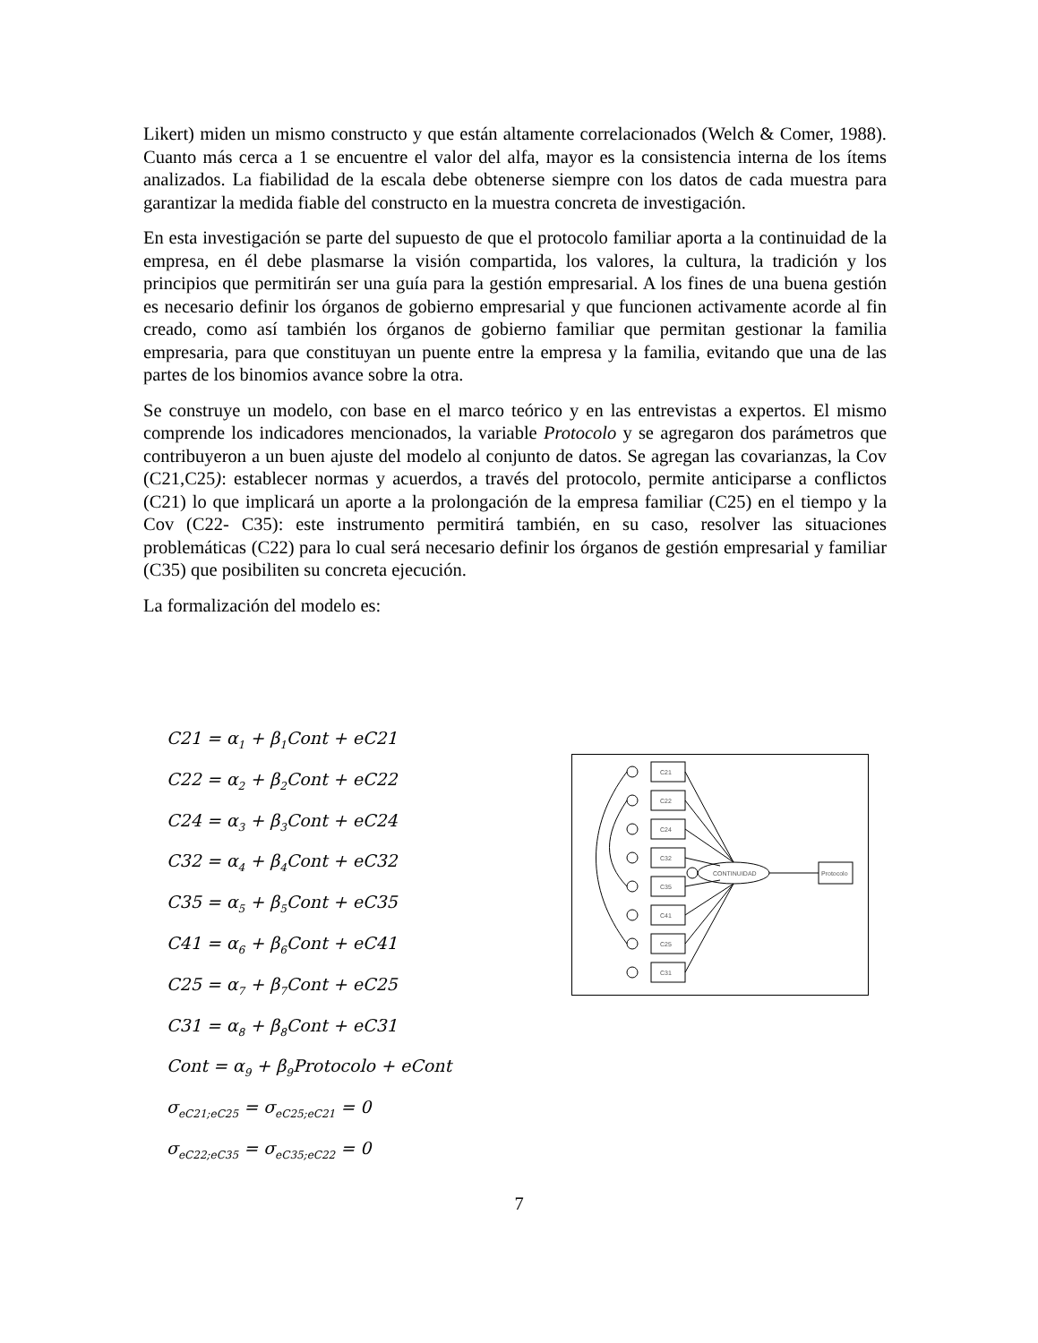Likert) miden un mismo constructo y que están altamente correlacionados (Welch & Comer, 1988). Cuanto más cerca a 1 se encuentre el valor del alfa, mayor es la consistencia interna de los ítems analizados. La fiabilidad de la escala debe obtenerse siempre con los datos de cada muestra para garantizar la medida fiable del constructo en la muestra concreta de investigación.
En esta investigación se parte del supuesto de que el protocolo familiar aporta a la continuidad de la empresa, en él debe plasmarse la visión compartida, los valores, la cultura, la tradición y los principios que permitirán ser una guía para la gestión empresarial. A los fines de una buena gestión es necesario definir los órganos de gobierno empresarial y que funcionen activamente acorde al fin creado, como así también los órganos de gobierno familiar que permitan gestionar la familia empresaria, para que constituyan un puente entre la empresa y la familia, evitando que una de las partes de los binomios avance sobre la otra.
Se construye un modelo, con base en el marco teórico y en las entrevistas a expertos. El mismo comprende los indicadores mencionados, la variable Protocolo y se agregaron dos parámetros que contribuyeron a un buen ajuste del modelo al conjunto de datos. Se agregan las covarianzas, la Cov (C21,C25): establecer normas y acuerdos, a través del protocolo, permite anticiparse a conflictos (C21) lo que implicará un aporte a la prolongación de la empresa familiar (C25) en el tiempo y la Cov (C22- C35): este instrumento permitirá también, en su caso, resolver las situaciones problemáticas (C22) para lo cual será necesario definir los órganos de gestión empresarial y familiar (C35) que posibiliten su concreta ejecución.
La formalización del modelo es:
C21 = α<sub>1</sub> + β<sub>1</sub>Cont + eC21
C22 = α<sub>2</sub> + β<sub>2</sub>Cont + eC22
C24 = α<sub>3</sub> + β<sub>3</sub>Cont + eC24
C32 = α<sub>4</sub> + β<sub>4</sub>Cont + eC32
C35 = α<sub>5</sub> + β<sub>5</sub>Cont + eC35
C41 = α<sub>6</sub> + β<sub>6</sub>Cont + eC41
C25 = α<sub>7</sub> + β<sub>7</sub>Cont + eC25
C31 = α<sub>8</sub> + β<sub>8</sub>Cont + eC31
Cont = α<sub>9</sub> + β<sub>9</sub>Protocolo + eCont
σ<sub>eC21;eC25</sub> = σ<sub>eC25;eC21</sub> = 0
σ<sub>eC22;eC35</sub> = σ<sub>eC35;eC22</sub> = 0
C21
C22
C24
C32
C35
C41
C25
C31
CONTINUIDAD
Protocolo
7